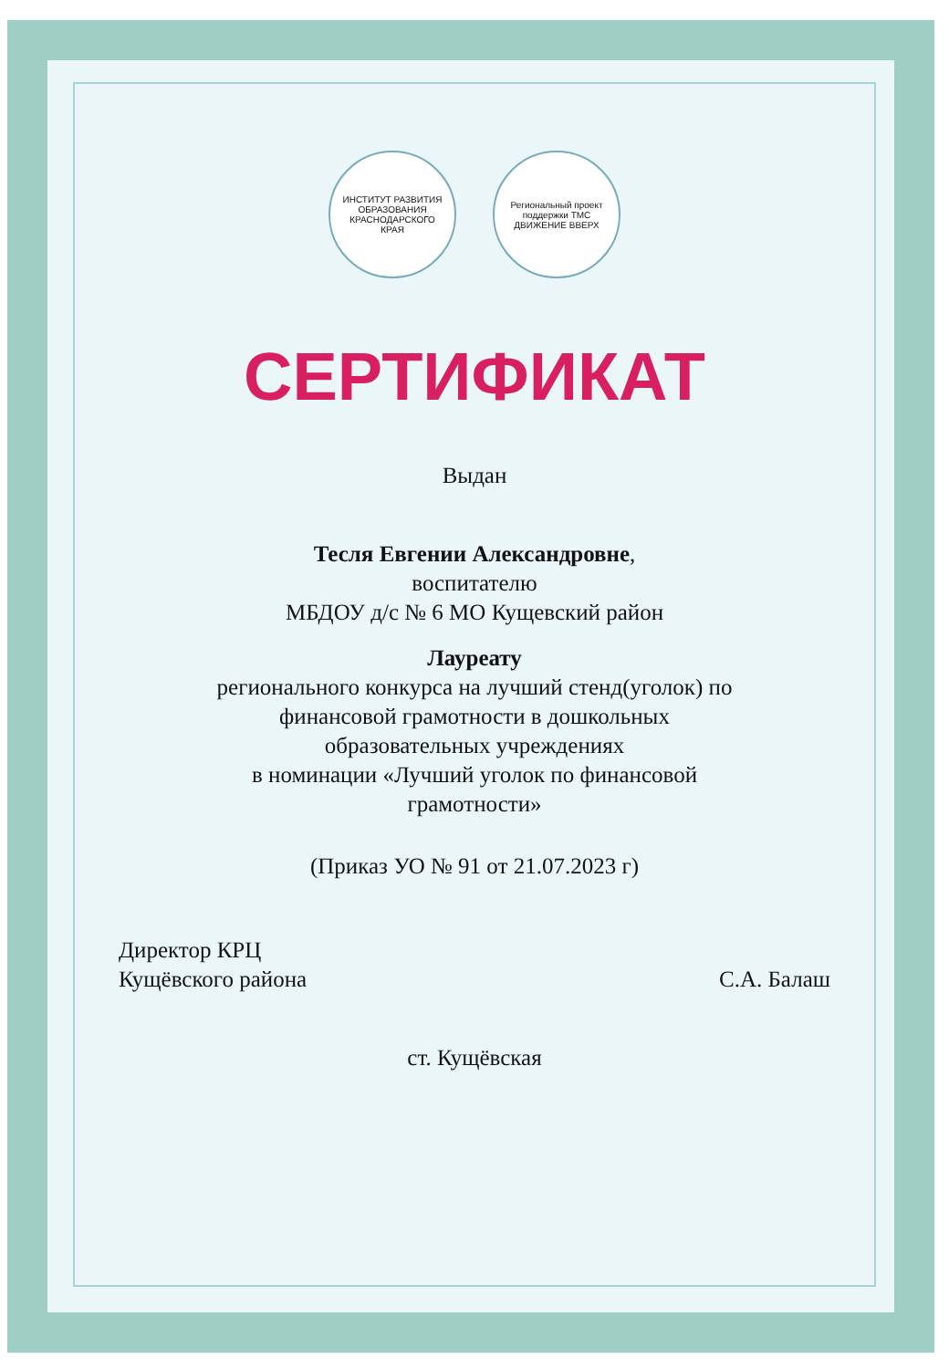ИНСТИТУТ РАЗВИТИЯ ОБРАЗОВАНИЯ КРАСНОДАРСКОГО КРАЯ
Региональный проект поддержки ТМС ДВИЖЕНИЕ ВВЕРХ
СЕРТИФИКАТ
Выдан
Тесля Евгении Александровне,
воспитателю
МБДОУ д/с № 6 МО Кущевский район
Лауреату
регионального конкурса на лучший стенд(уголок) по
финансовой грамотности в дошкольных
образовательных учреждениях
в номинации «Лучший уголок по финансовой
грамотности»
(Приказ УО № 91 от 21.07.2023 г)
Директор КРЦ
Кущёвского района
С.А. Балаш
ст. Кущёвская